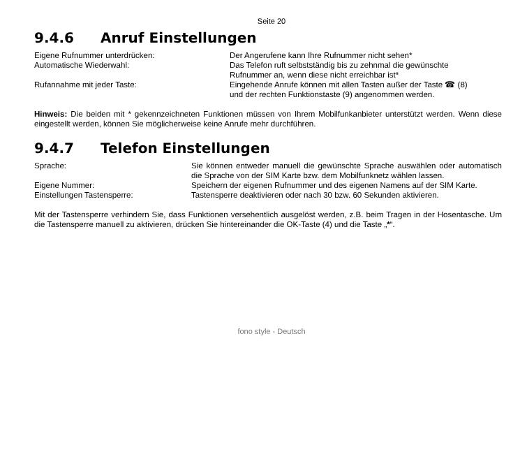Seite 20
9.4.6 Anruf Einstellungen
Eigene Rufnummer unterdrücken: Der Angerufene kann Ihre Rufnummer nicht sehen*
Automatische Wiederwahl: Das Telefon ruft selbstständig bis zu zehnmal die gewünschte Rufnummer an, wenn diese nicht erreichbar ist*
Rufannahme mit jeder Taste: Eingehende Anrufe können mit allen Tasten außer der Taste ☎ (8) und der rechten Funktionstaste (9) angenommen werden.
Hinweis: Die beiden mit * gekennzeichneten Funktionen müssen von Ihrem Mobilfunkanbieter unterstützt werden. Wenn diese eingestellt werden, können Sie möglicherweise keine Anrufe mehr durchführen.
9.4.7 Telefon Einstellungen
Sprache: Sie können entweder manuell die gewünschte Sprache auswählen oder automatisch die Sprache von der SIM Karte bzw. dem Mobilfunknetz wählen lassen.
Eigene Nummer: Speichern der eigenen Rufnummer und des eigenen Namens auf der SIM Karte.
Einstellungen Tastensperre: Tastensperre deaktivieren oder nach 30 bzw. 60 Sekunden aktivieren.
Mit der Tastensperre verhindern Sie, dass Funktionen versehentlich ausgelöst werden, z.B. beim Tragen in der Hosentasche. Um die Tastensperre manuell zu aktivieren, drücken Sie hintereinander die OK-Taste (4) und die Taste „*“.
fono style - Deutsch